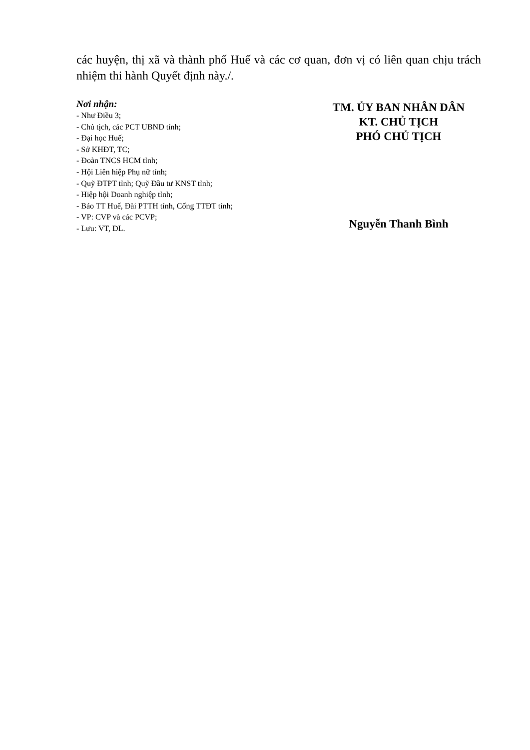các huyện, thị xã và thành phố Huế và các cơ quan, đơn vị có liên quan chịu trách nhiệm thi hành Quyết định này./.
Nơi nhận:
- Như Điều 3;
- Chủ tịch, các PCT UBND tỉnh;
- Đại học Huế;
- Sở KHĐT, TC;
- Đoàn TNCS HCM tỉnh;
- Hội Liên hiệp Phụ nữ tỉnh;
- Quỹ ĐTPT tỉnh; Quỹ Đầu tư KNST tỉnh;
- Hiệp hội Doanh nghiệp tỉnh;
- Báo TT Huế, Đài PTTH tỉnh, Cổng TTĐT tỉnh;
- VP: CVP và các PCVP;
- Lưu: VT, DL.
TM. ỦY BAN NHÂN DÂN
KT. CHỦ TỊCH
PHÓ CHỦ TỊCH
Nguyễn Thanh Bình